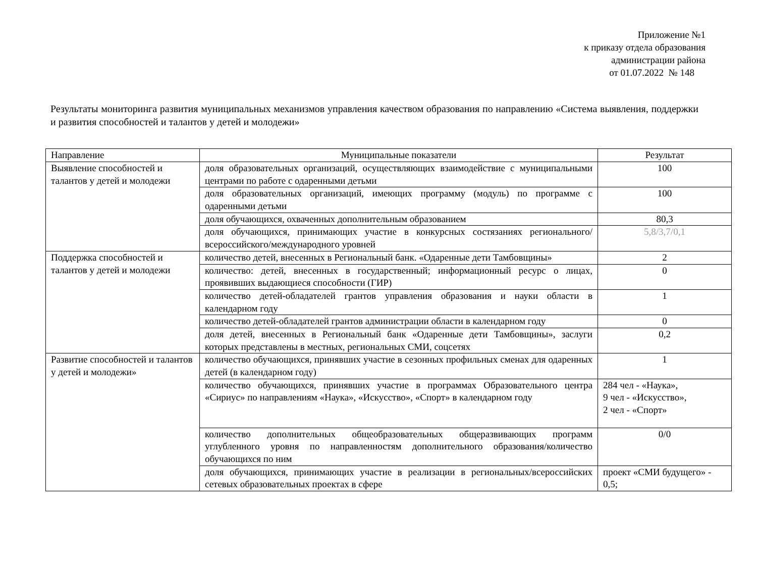Приложение №1
к приказу отдела образования
администрации района
от 01.07.2022 № 148
Результаты мониторинга развития муниципальных механизмов управления качеством образования по направлению «Система выявления, поддержки и развития способностей и талантов у детей и молодежи»
| Направление | Муниципальные показатели | Результат |
| --- | --- | --- |
| Выявление способностей и талантов у детей и молодежи | доля образовательных организаций, осуществляющих взаимодействие с муниципальными центрами по работе с одаренными детьми | 100 |
| | доля образовательных организаций, имеющих программу (модуль) по программе с одаренными детьми | 100 |
| | доля обучающихся, охваченных дополнительным образованием | 80,3 |
| | доля обучающихся, принимающих участие в конкурсных состязаниях регионального/всероссийского/международного уровней | 5,8/3,7/0,1 |
| Поддержка способностей и талантов у детей и молодежи | количество детей, внесенных в Региональный банк. «Одаренные дети Тамбовщины» | 2 |
| | количество: детей, внесенных в государственный; информационный ресурс о лицах, проявивших выдающиеся способности (ГИР) | 0 |
| | количество детей-обладателей грантов управления образования и науки области в календарном году | 1 |
| | количество детей-обладателей грантов администрации области в календарном году | 0 |
| | доля детей, внесенных в Региональный банк «Одаренные дети Тамбовщины», заслуги которых представлены в местных, региональных СМИ, соцсетях | 0,2 |
| Развитие способностей и талантов у детей и молодежи» | количество обучающихся, принявших участие в сезонных профильных сменах для одаренных детей (в календарном году) | 1 |
| | количество обучающихся, принявших участие в программах Образовательного центра «Сириус» по направлениям «Наука», «Искусство», «Спорт» в календарном году | 284 чел - «Наука», 9 чел - «Искусство», 2 чел - «Спорт» |
| | количество дополнительных общеобразовательных общеразвивающих программ углубленного уровня по направленностям дополнительного образования/количество обучающихся по ним | 0/0 |
| | доля обучающихся, принимающих участие в реализации в региональных/всероссийских сетевых образовательных проектах в сфере | проект «СМИ будущего» - 0,5; |